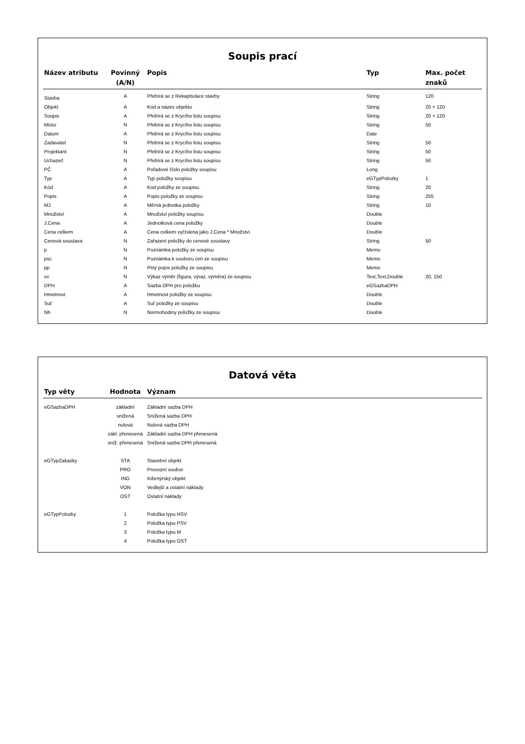Soupis prací
| Název atributu | Povinný (A/N) | Popis | Typ | Max. počet znaků |
| --- | --- | --- | --- | --- |
| Stavba | A | Přebírá se z Rekapitulace stavby | String | 120 |
| Objekt | A | Kód a název objektu | String | 20 + 120 |
| Soupis | A | Přebírá se z Krycího listu soupisu | String | 20 + 120 |
| Místo | N | Přebírá se z Krycího listu soupisu | String | 50 |
| Datum | A | Přebírá se z Krycího listu soupisu | Date | |
| Zadavatel | N | Přebírá se z Krycího listu soupisu | String | 50 |
| Projektant | N | Přebírá se z Krycího listu soupisu | String | 50 |
| Uchazeč | N | Přebírá se z Krycího listu soupisu | String | 50 |
| PČ | A | Pořadové číslo položky soupisu | Long | |
| Typ | A | Typ položky soupisu | eGTypPolozky | 1 |
| Kód | A | Kód položky ze soupisu | String | 20 |
| Popis | A | Popis položky ze soupisu | String | 255 |
| MJ | A | Měrná jednotka položky | String | 10 |
| Množství | A | Množství položky soupisu | Double | |
| J.Cena | A | Jednotková cena položky | Double | |
| Cena celkem | A | Cena celkem vyčíslena jako J.Cena * Množství | Double | |
| Cenová soustava | N | Zařazení položky do cenové soustavy | String | 50 |
| p | N | Poznámka položky ze soupisu | Memo | |
| psc | N | Poznámka k souboru cen ze soupisu | Memo | |
| pp | N | Plný popis položky ze soupisu | Memo | |
| vv | N | Výkaz výměr (figura, výraz, výměra) ze soupisu | Text,Text,Double | 20, 150 |
| DPH | A | Sazba DPH pro položku | eGSazbaDPH | |
| Hmotnost | A | Hmotnost položky ze soupisu | Double | |
| Suť | A | Suť položky ze soupisu | Double | |
| Nh | N | Normohodiny položky ze soupisu | Double | |
Datová věta
| Typ věty | Hodnota | Význam |
| --- | --- | --- |
| eGSazbaDPH | základní | Základní sazba DPH |
| | snížená | Snížená sazba DPH |
| | nulová | Nulová sazba DPH |
| | zákl. přenesená | Základní sazba DPH přenesená |
| | sníž. přenesená | Snížená sazba DPH přenesená |
| eGTypZakazky | STA | Stavební objekt |
| | PRO | Provozní soubor |
| | ING | Inženýrský objekt |
| | VON | Vedlejší a ostatní náklady |
| | OST | Ostatní náklady |
| eGTypPolozky | 1 | Položka typu HSV |
| | 2 | Položka typu PSV |
| | 3 | Položka typu M |
| | 4 | Položka typu OST |